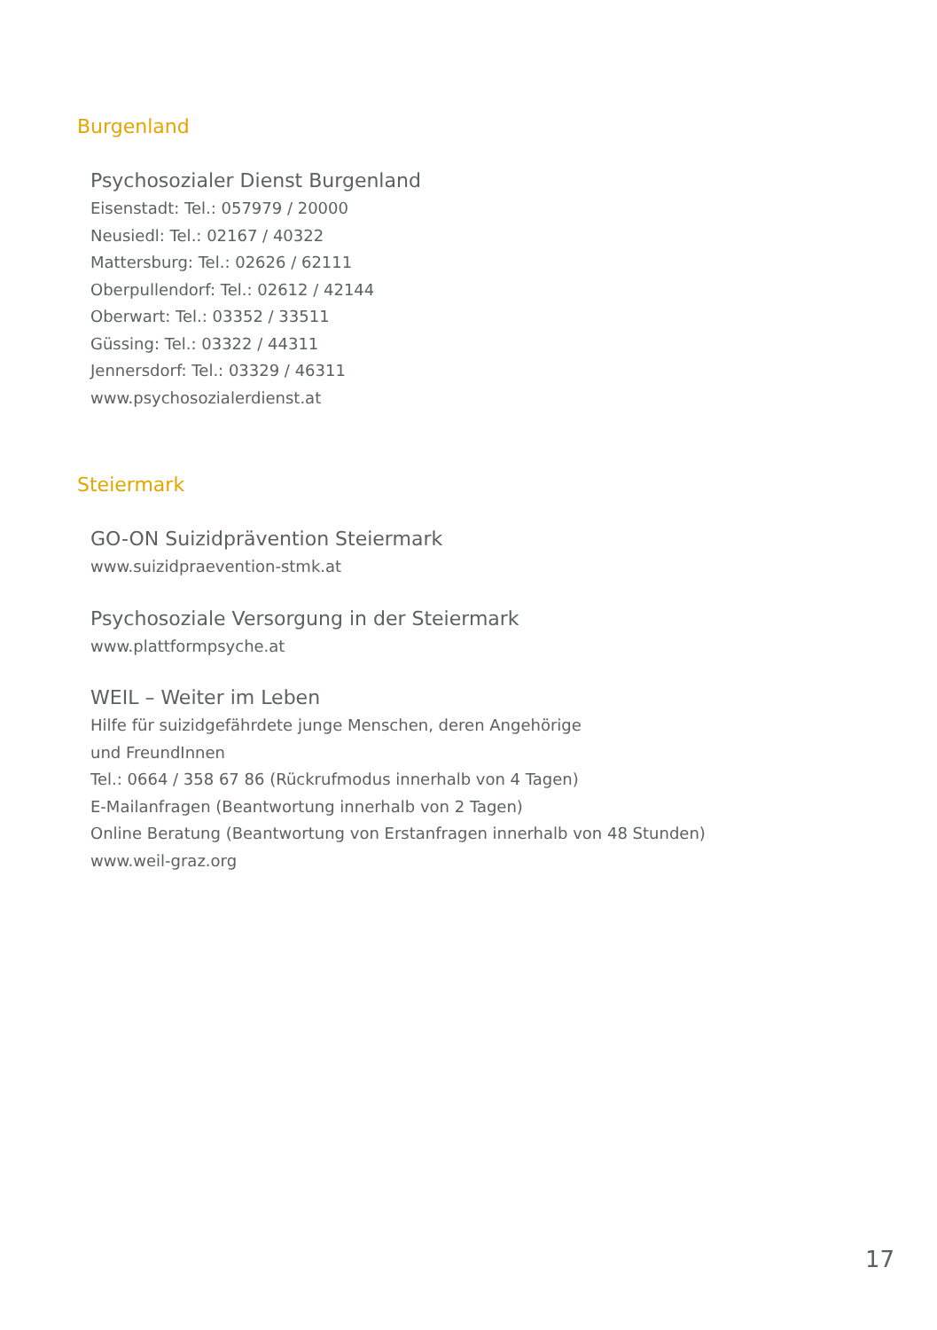Burgenland
Psychosozialer Dienst Burgenland
Eisenstadt: Tel.: 057979 / 20000
Neusiedl: Tel.: 02167 / 40322
Mattersburg: Tel.: 02626 / 62111
Oberpullendorf: Tel.: 02612 / 42144
Oberwart: Tel.: 03352 / 33511
Güssing: Tel.: 03322 / 44311
Jennersdorf: Tel.: 03329 / 46311
www.psychosozialerdienst.at
Steiermark
GO-ON Suizidprävention Steiermark
www.suizidpraevention-stmk.at
Psychosoziale Versorgung in der Steiermark
www.plattformpsyche.at
WEIL – Weiter im Leben
Hilfe für suizidgefährdete junge Menschen, deren Angehörige
und FreundInnen
Tel.: 0664 / 358 67 86 (Rückrufmodus innerhalb von 4 Tagen)
E-Mailanfragen (Beantwortung innerhalb von 2 Tagen)
Online Beratung (Beantwortung von Erstanfragen innerhalb von 48 Stunden)
www.weil-graz.org
17